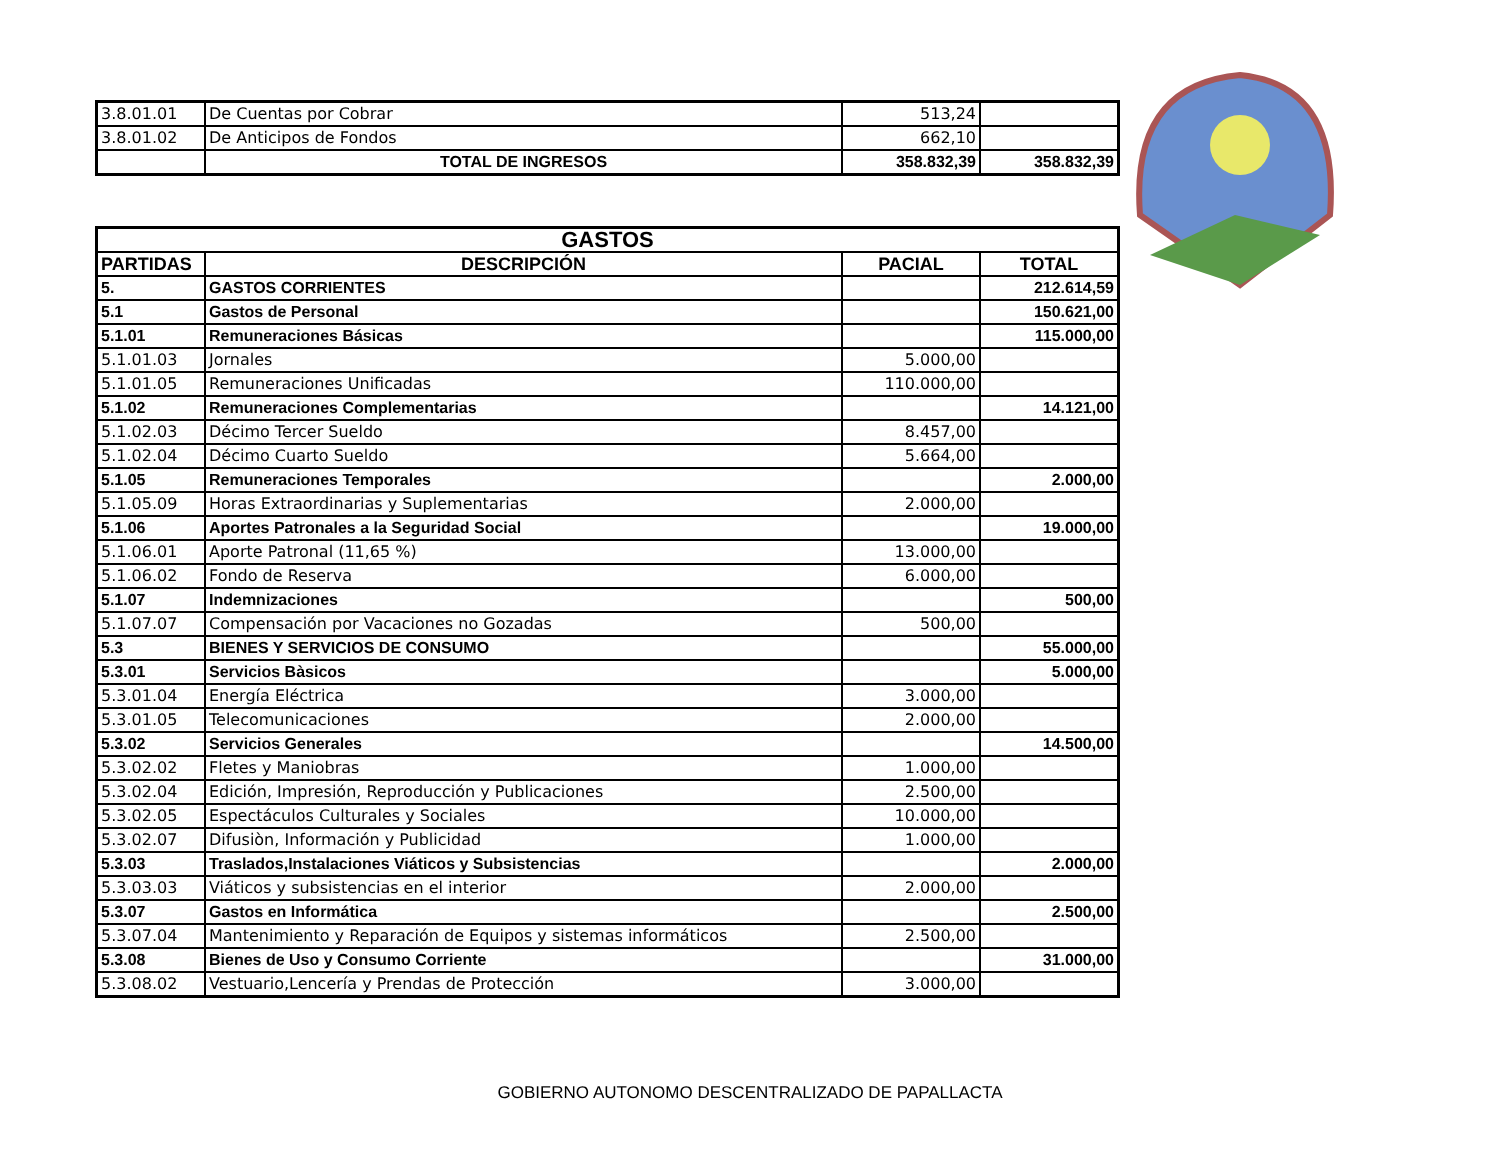| 3.8.01.01 | De Cuentas por Cobrar | 513,24 | |
| 3.8.01.02 | De Anticipos de Fondos | 662,10 | |
| | TOTAL DE INGRESOS | 358.832,39 | 358.832,39 |
| GASTOS | | | |
| --- | --- | --- | --- |
| PARTIDAS | DESCRIPCIÓN | PACIAL | TOTAL |
| 5. | GASTOS CORRIENTES | | 212.614,59 |
| 5.1 | Gastos de Personal | | 150.621,00 |
| 5.1.01 | Remuneraciones Básicas | | 115.000,00 |
| 5.1.01.03 | Jornales | 5.000,00 | |
| 5.1.01.05 | Remuneraciones Unificadas | 110.000,00 | |
| 5.1.02 | Remuneraciones Complementarias | | 14.121,00 |
| 5.1.02.03 | Décimo Tercer Sueldo | 8.457,00 | |
| 5.1.02.04 | Décimo Cuarto Sueldo | 5.664,00 | |
| 5.1.05 | Remuneraciones Temporales | | 2.000,00 |
| 5.1.05.09 | Horas Extraordinarias y Suplementarias | 2.000,00 | |
| 5.1.06 | Aportes Patronales a la Seguridad Social | | 19.000,00 |
| 5.1.06.01 | Aporte Patronal (11,65 %) | 13.000,00 | |
| 5.1.06.02 | Fondo de Reserva | 6.000,00 | |
| 5.1.07 | Indemnizaciones | | 500,00 |
| 5.1.07.07 | Compensación por Vacaciones no Gozadas | 500,00 | |
| 5.3 | BIENES Y SERVICIOS DE CONSUMO | | 55.000,00 |
| 5.3.01 | Servicios Bàsicos | | 5.000,00 |
| 5.3.01.04 | Energía Eléctrica | 3.000,00 | |
| 5.3.01.05 | Telecomunicaciones | 2.000,00 | |
| 5.3.02 | Servicios Generales | | 14.500,00 |
| 5.3.02.02 | Fletes y Maniobras | 1.000,00 | |
| 5.3.02.04 | Edición, Impresión, Reproducción y Publicaciones | 2.500,00 | |
| 5.3.02.05 | Espectáculos Culturales y Sociales | 10.000,00 | |
| 5.3.02.07 | Difusiòn, Información y Publicidad | 1.000,00 | |
| 5.3.03 | Traslados,Instalaciones Viáticos y Subsistencias | | 2.000,00 |
| 5.3.03.03 | Viáticos y subsistencias en el interior | 2.000,00 | |
| 5.3.07 | Gastos en Informática | | 2.500,00 |
| 5.3.07.04 | Mantenimiento y Reparación de Equipos y sistemas informáticos | 2.500,00 | |
| 5.3.08 | Bienes de Uso y Consumo Corriente | | 31.000,00 |
| 5.3.08.02 | Vestuario,Lencería y Prendas de Protección | 3.000,00 | |
GOBIERNO AUTONOMO DESCENTRALIZADO DE PAPALLACTA